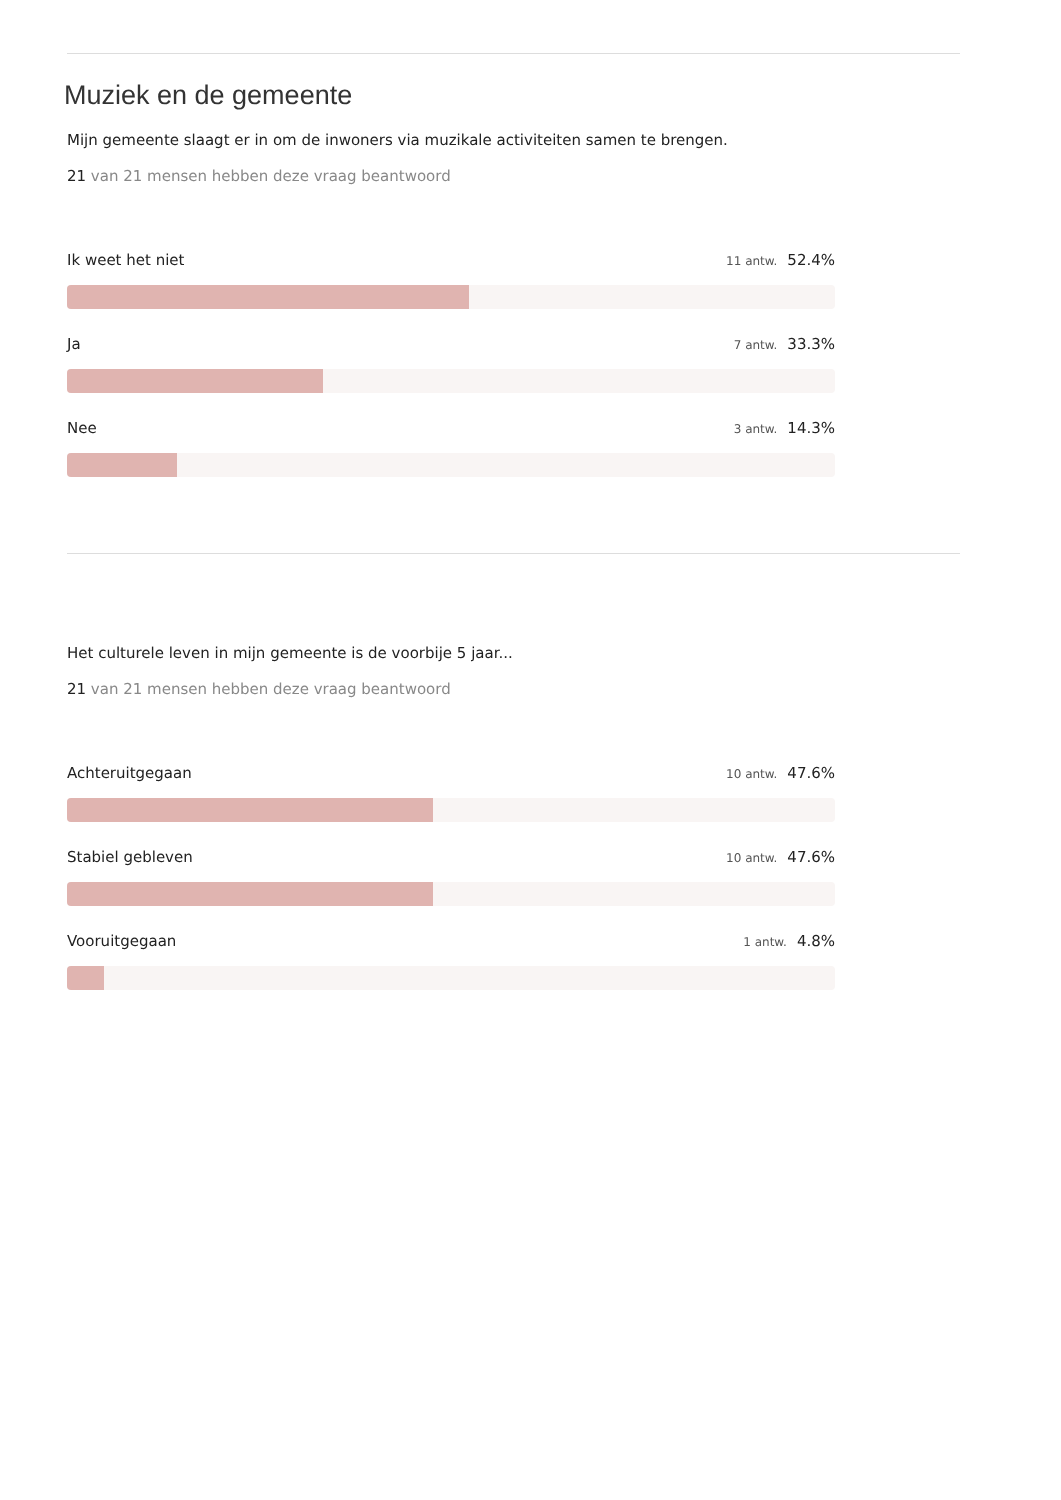Muziek en de gemeente
Mijn gemeente slaagt er in om de inwoners via muzikale activiteiten samen te brengen.
21 van 21 mensen hebben deze vraag beantwoord
Ik weet het niet 11 antw. 52.4%
Ja 7 antw. 33.3%
Nee 3 antw. 14.3%
Het culturele leven in mijn gemeente is de voorbije 5 jaar...
21 van 21 mensen hebben deze vraag beantwoord
Achteruitgegaan 10 antw. 47.6%
Stabiel gebleven 10 antw. 47.6%
Vooruitgegaan 1 antw. 4.8%